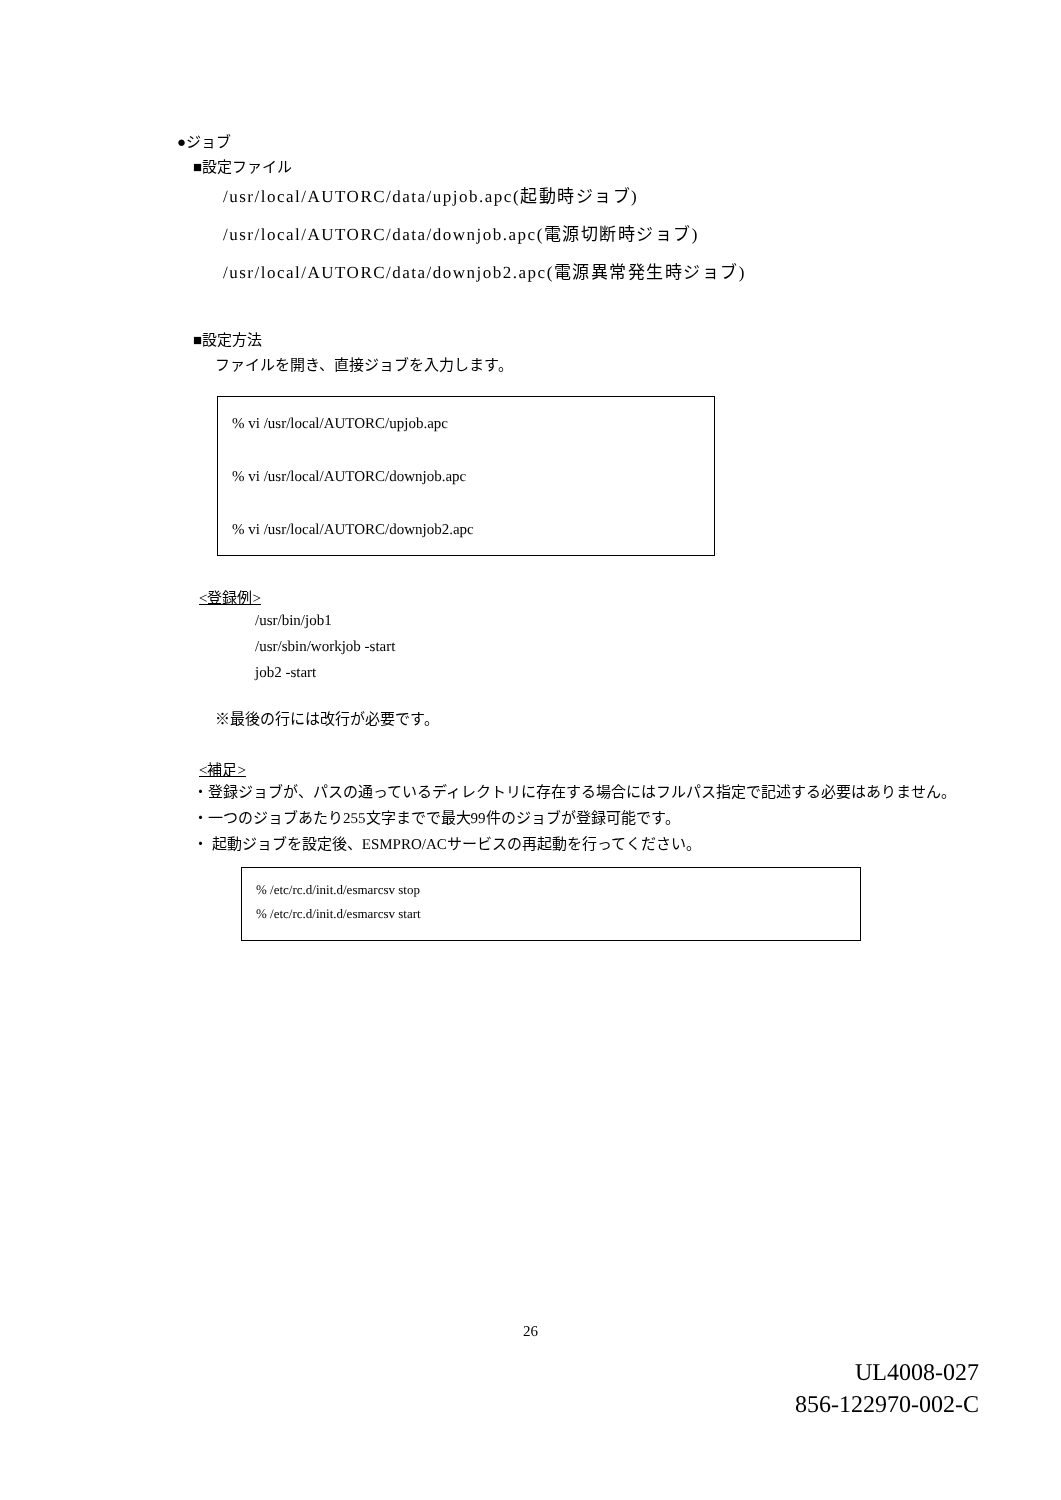●ジョブ
■設定ファイル
/usr/local/AUTORC/data/upjob.apc(起動時ジョブ)
/usr/local/AUTORC/data/downjob.apc(電源切断時ジョブ)
/usr/local/AUTORC/data/downjob2.apc(電源異常発生時ジョブ)
■設定方法
ファイルを開き、直接ジョブを入力します。
% vi /usr/local/AUTORC/upjob.apc
% vi /usr/local/AUTORC/downjob.apc
% vi /usr/local/AUTORC/downjob2.apc
<登録例>
/usr/bin/job1
/usr/sbin/workjob -start
job2 -start
※最後の行には改行が必要です。
<補足>
・登録ジョブが、パスの通っているディレクトリに存在する場合にはフルパス指定で記述する必要はありません。
・一つのジョブあたり255文字までで最大99件のジョブが登録可能です。
・ 起動ジョブを設定後、ESMPRO/ACサービスの再起動を行ってください。
% /etc/rc.d/init.d/esmarcsv stop
% /etc/rc.d/init.d/esmarcsv start
26
UL4008-027
856-122970-002-C